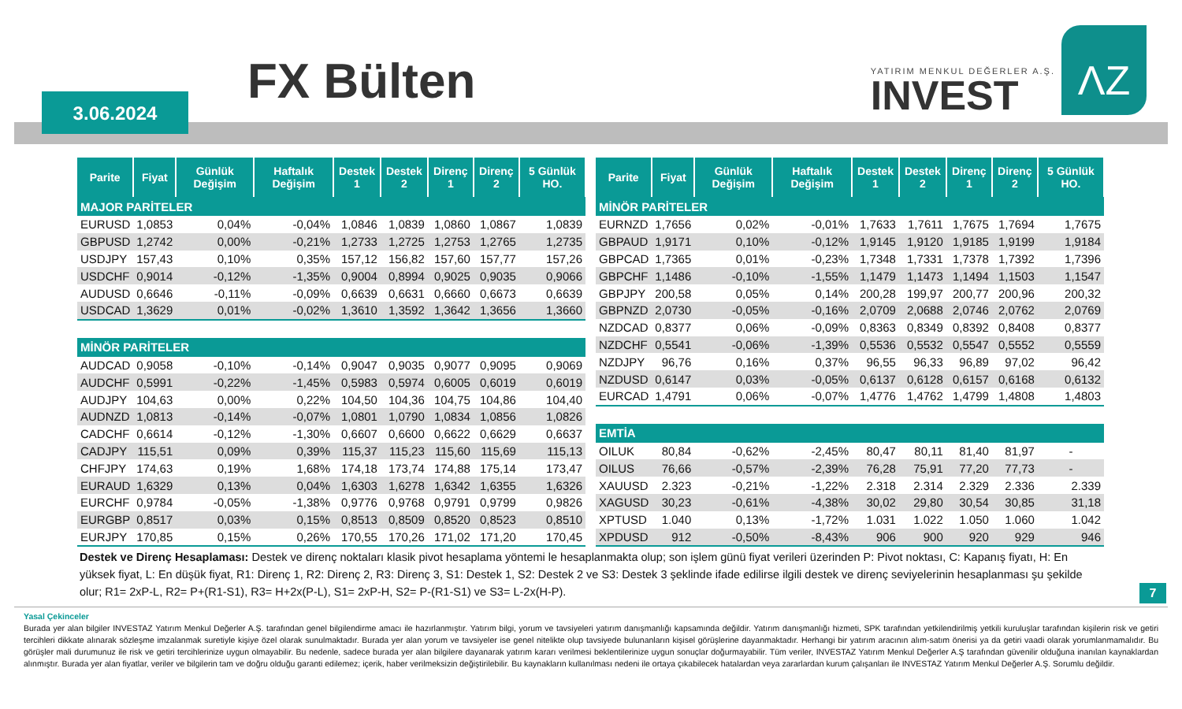3.06.2024
FX Bülten
YATIRIM MENKUL DEĞERLER A.Ş.
INVEST
ΛZ
| Parite | Fiyat | Günlük Değişim | Haftalık Değişim | Destek 1 | Destek 2 | Direnç 1 | Direnç 2 | 5 Günlük HO. |
| --- | --- | --- | --- | --- | --- | --- | --- | --- |
| MAJOR PARİTELER | | | | | | | | |
| EURUSD | 1,0853 | 0,04% | -0,04% | 1,0846 | 1,0839 | 1,0860 | 1,0867 | 1,0839 |
| GBPUSD | 1,2742 | 0,00% | -0,21% | 1,2733 | 1,2725 | 1,2753 | 1,2765 | 1,2735 |
| USDJPY | 157,43 | 0,10% | 0,35% | 157,12 | 156,82 | 157,60 | 157,77 | 157,26 |
| USDCHF | 0,9014 | -0,12% | -1,35% | 0,9004 | 0,8994 | 0,9025 | 0,9035 | 0,9066 |
| AUDUSD | 0,6646 | -0,11% | -0,09% | 0,6639 | 0,6631 | 0,6660 | 0,6673 | 0,6639 |
| USDCAD | 1,3629 | 0,01% | -0,02% | 1,3610 | 1,3592 | 1,3642 | 1,3656 | 1,3660 |
| MİNÖR PARİTELER | | | | | | | | |
| AUDCAD | 0,9058 | -0,10% | -0,14% | 0,9047 | 0,9035 | 0,9077 | 0,9095 | 0,9069 |
| AUDCHF | 0,5991 | -0,22% | -1,45% | 0,5983 | 0,5974 | 0,6005 | 0,6019 | 0,6019 |
| AUDJPY | 104,63 | 0,00% | 0,22% | 104,50 | 104,36 | 104,75 | 104,86 | 104,40 |
| AUDNZD | 1,0813 | -0,14% | -0,07% | 1,0801 | 1,0790 | 1,0834 | 1,0856 | 1,0826 |
| CADCHF | 0,6614 | -0,12% | -1,30% | 0,6607 | 0,6600 | 0,6622 | 0,6629 | 0,6637 |
| CADJPY | 115,51 | 0,09% | 0,39% | 115,37 | 115,23 | 115,60 | 115,69 | 115,13 |
| CHFJPY | 174,63 | 0,19% | 1,68% | 174,18 | 173,74 | 174,88 | 175,14 | 173,47 |
| EURAUD | 1,6329 | 0,13% | 0,04% | 1,6303 | 1,6278 | 1,6342 | 1,6355 | 1,6326 |
| EURCHF | 0,9784 | -0,05% | -1,38% | 0,9776 | 0,9768 | 0,9791 | 0,9799 | 0,9826 |
| EURGBP | 0,8517 | 0,03% | 0,15% | 0,8513 | 0,8509 | 0,8520 | 0,8523 | 0,8510 |
| EURJPY | 170,85 | 0,15% | 0,26% | 170,55 | 170,26 | 171,02 | 171,20 | 170,45 |
| Parite | Fiyat | Günlük Değişim | Haftalık Değişim | Destek 1 | Destek 2 | Direnç 1 | Direnç 2 | 5 Günlük HO. |
| --- | --- | --- | --- | --- | --- | --- | --- | --- |
| MİNÖR PARİTELER | | | | | | | | |
| EURNZD | 1,7656 | 0,02% | -0,01% | 1,7633 | 1,7611 | 1,7675 | 1,7694 | 1,7675 |
| GBPAUD | 1,9171 | 0,10% | -0,12% | 1,9145 | 1,9120 | 1,9185 | 1,9199 | 1,9184 |
| GBPCAD | 1,7365 | 0,01% | -0,23% | 1,7348 | 1,7331 | 1,7378 | 1,7392 | 1,7396 |
| GBPCHF | 1,1486 | -0,10% | -1,55% | 1,1479 | 1,1473 | 1,1494 | 1,1503 | 1,1547 |
| GBPJPY | 200,58 | 0,05% | 0,14% | 200,28 | 199,97 | 200,77 | 200,96 | 200,32 |
| GBPNZD | 2,0730 | -0,05% | -0,16% | 2,0709 | 2,0688 | 2,0746 | 2,0762 | 2,0769 |
| NZDCAD | 0,8377 | 0,06% | -0,09% | 0,8363 | 0,8349 | 0,8392 | 0,8408 | 0,8377 |
| NZDCHF | 0,5541 | -0,06% | -1,39% | 0,5536 | 0,5532 | 0,5547 | 0,5552 | 0,5559 |
| NZDJPY | 96,76 | 0,16% | 0,37% | 96,55 | 96,33 | 96,89 | 97,02 | 96,42 |
| NZDUSD | 0,6147 | 0,03% | -0,05% | 0,6137 | 0,6128 | 0,6157 | 0,6168 | 0,6132 |
| EURCAD | 1,4791 | 0,06% | -0,07% | 1,4776 | 1,4762 | 1,4799 | 1,4808 | 1,4803 |
| EMTİA | | | | | | | | |
| OILUK | 80,84 | -0,62% | -2,45% | 80,47 | 80,11 | 81,40 | 81,97 | - |
| OILUS | 76,66 | -0,57% | -2,39% | 76,28 | 75,91 | 77,20 | 77,73 | - |
| XAUUSD | 2.323 | -0,21% | -1,22% | 2.318 | 2.314 | 2.329 | 2.336 | 2.339 |
| XAGUSD | 30,23 | -0,61% | -4,38% | 30,02 | 29,80 | 30,54 | 30,85 | 31,18 |
| XPTUSD | 1.040 | 0,13% | -1,72% | 1.031 | 1.022 | 1.050 | 1.060 | 1.042 |
| XPDUSD | 912 | -0,50% | -8,43% | 906 | 900 | 920 | 929 | 946 |
Destek ve Direnç Hesaplaması: Destek ve direnç noktaları klasik pivot hesaplama yöntemi le hesaplanmakta olup; son işlem günü fiyat verileri üzerinden P: Pivot noktası, C: Kapanış fiyatı, H: En yüksek fiyat, L: En düşük fiyat, R1: Direnç 1, R2: Direnç 2, R3: Direnç 3, S1: Destek 1, S2: Destek 2 ve S3: Destek 3 şeklinde ifade edilirse ilgili destek ve direnç seviyelerinin hesaplanması şu şekilde olur; R1= 2xP-L, R2= P+(R1-S1), R3= H+2x(P-L), S1= 2xP-H, S2= P-(R1-S1) ve S3= L-2x(H-P).
7
Yasal Çekinceler
Burada yer alan bilgiler INVESTAZ Yatırım Menkul Değerler A.Ş. tarafından genel bilgilendirme amacı ile hazırlanmıştır. Yatırım bilgi, yorum ve tavsiyeleri yatırım danışmanlığı kapsamında değildir. Yatırım danışmanlığı hizmeti, SPK tarafından yetkilendirilmiş yetkili kuruluşlar tarafından kişilerin risk ve getiri tercihleri dikkate alınarak sözleşme imzalanmak suretiyle kişiye özel olarak sunulmaktadır. Burada yer alan yorum ve tavsiyeler ise genel nitelikte olup tavsiyede bulunanların kişisel görüşlerine dayanmaktadır. Herhangi bir yatırım aracının alım-satım önerisi ya da getiri vaadi olarak yorumlanmamalıdır. Bu görüşler mali durumunuz ile risk ve getiri tercihlerinize uygun olmayabilir. Bu nedenle, sadece burada yer alan bilgilere dayanarak yatırım kararı verilmesi beklentilerinize uygun sonuçlar doğurmayabilir. Tüm veriler, INVESTAZ Yatırım Menkul Değerler A.Ş tarafından güvenilir olduğuna inanılan kaynaklardan alınmıştır. Burada yer alan fiyatlar, veriler ve bilgilerin tam ve doğru olduğu garanti edilemez; içerik, haber verilmeksizin değiştirilebilir. Bu kaynakların kullanılması nedeni ile ortaya çıkabilecek hatalardan veya zararlardan kurum çalışanları ile INVESTAZ Yatırım Menkul Değerler A.Ş. Sorumlu değildir.